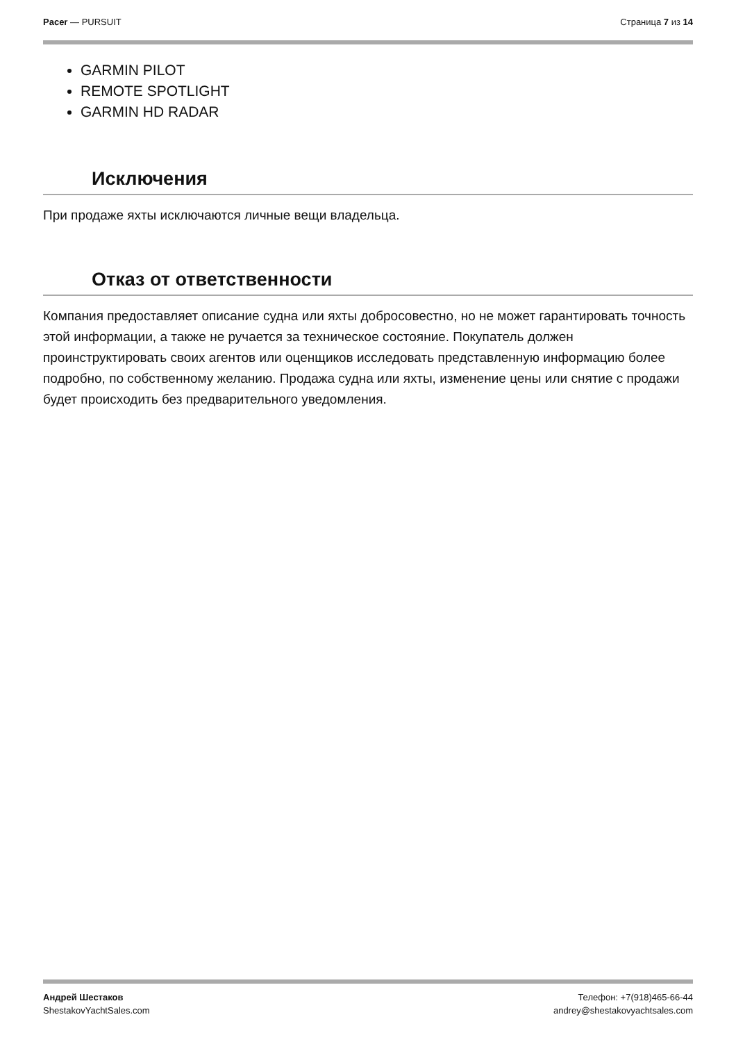Pacer — PURSUIT Страница 7 из 14
GARMIN PILOT
REMOTE SPOTLIGHT
GARMIN HD RADAR
Исключения
При продаже яхты исключаются личные вещи владельца.
Отказ от ответственности
Компания предоставляет описание судна или яхты добросовестно, но не может гарантировать точность этой информации, а также не ручается за техническое состояние. Покупатель должен проинструктировать своих агентов или оценщиков исследовать представленную информацию более подробно, по собственному желанию. Продажа судна или яхты, изменение цены или снятие с продажи будет происходить без предварительного уведомления.
Андрей Шестаков
ShestakovYachtSales.com
Телефон: +7(918)465-66-44
andrey@shestakovyachtsales.com